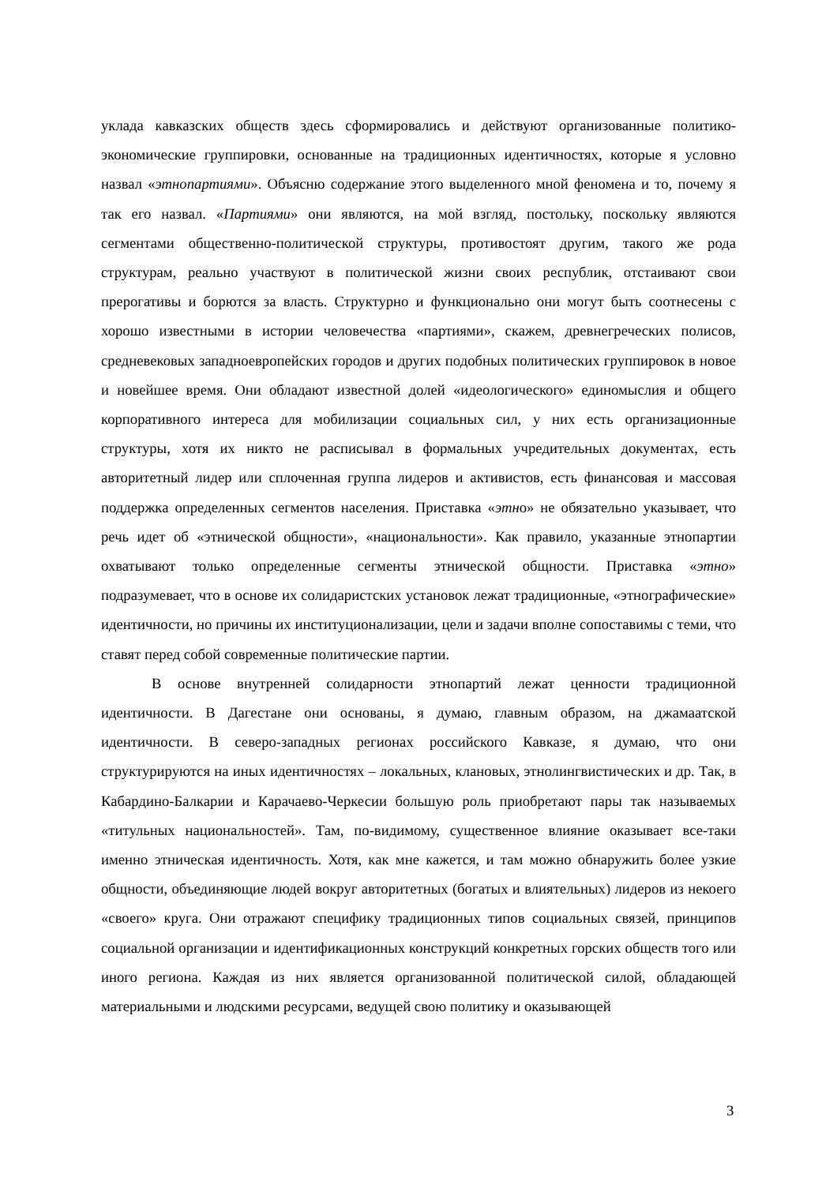уклада кавказских обществ здесь сформировались и действуют организованные политико-экономические группировки, основанные на традиционных идентичностях, которые я условно назвал «этнопартиями». Объясню содержание этого выделенного мной феномена и то, почему я так его назвал. «Партиями» они являются, на мой взгляд, постольку, поскольку являются сегментами общественно-политической структуры, противостоят другим, такого же рода структурам, реально участвуют в политической жизни своих республик, отстаивают свои прерогативы и борются за власть. Структурно и функционально они могут быть соотнесены с хорошо известными в истории человечества «партиями», скажем, древнегреческих полисов, средневековых западноевропейских городов и других подобных политических группировок в новое и новейшее время. Они обладают известной долей «идеологического» единомыслия и общего корпоративного интереса для мобилизации социальных сил, у них есть организационные структуры, хотя их никто не расписывал в формальных учредительных документах, есть авторитетный лидер или сплоченная группа лидеров и активистов, есть финансовая и массовая поддержка определенных сегментов населения. Приставка «этно» не обязательно указывает, что речь идет об «этнической общности», «национальности». Как правило, указанные этнопартии охватывают только определенные сегменты этнической общности. Приставка «этно» подразумевает, что в основе их солидаристских установок лежат традиционные, «этнографические» идентичности, но причины их институционализации, цели и задачи вполне сопоставимы с теми, что ставят перед собой современные политические партии.
В основе внутренней солидарности этнопартий лежат ценности традиционной идентичности. В Дагестане они основаны, я думаю, главным образом, на джамаатской идентичности. В северо-западных регионах российского Кавказе, я думаю, что они структурируются на иных идентичностях – локальных, клановых, этнолингвистических и др. Так, в Кабардино-Балкарии и Карачаево-Черкесии большую роль приобретают пары так называемых «титульных национальностей». Там, по-видимому, существенное влияние оказывает все-таки именно этническая идентичность. Хотя, как мне кажется, и там можно обнаружить более узкие общности, объединяющие людей вокруг авторитетных (богатых и влиятельных) лидеров из некоего «своего» круга. Они отражают специфику традиционных типов социальных связей, принципов социальной организации и идентификационных конструкций конкретных горских обществ того или иного региона. Каждая из них является организованной политической силой, обладающей материальными и людскими ресурсами, ведущей свою политику и оказывающей
3